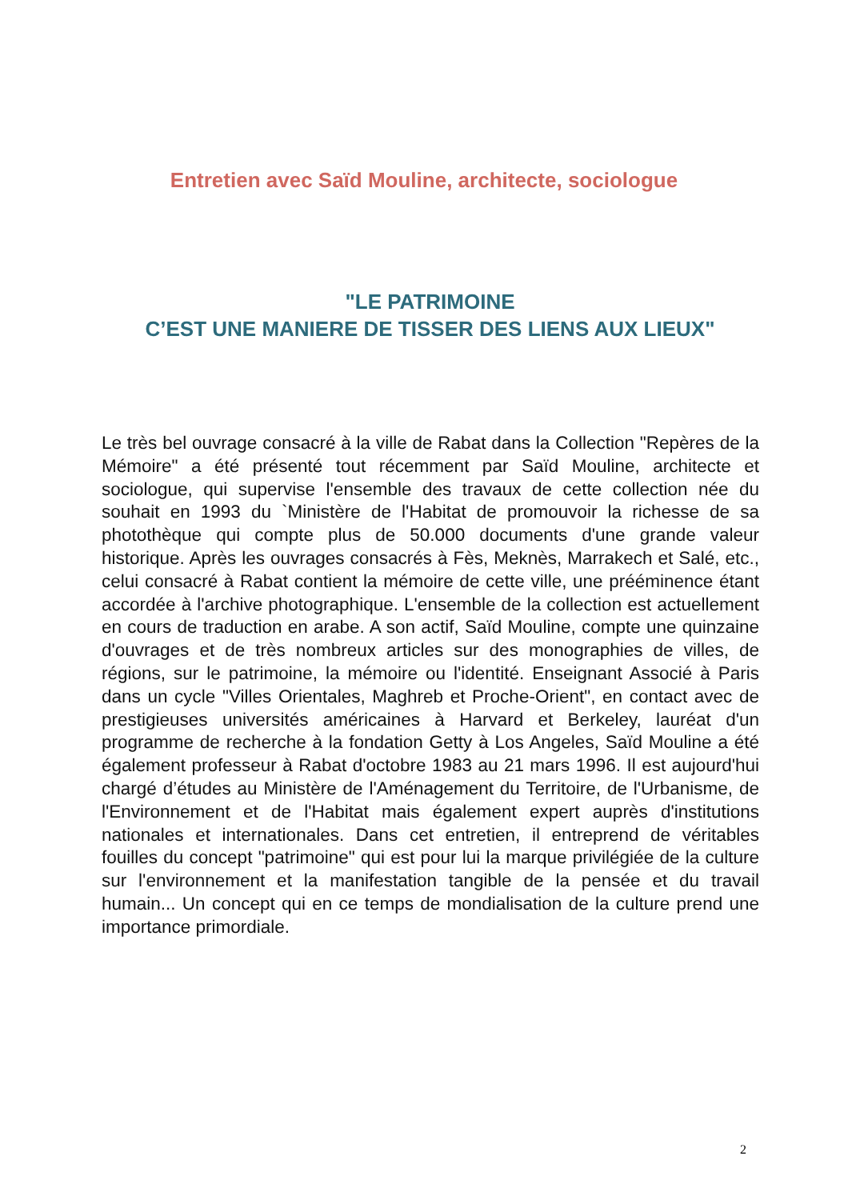Entretien avec Saïd Mouline, architecte, sociologue
"LE PATRIMOINE
C’EST UNE MANIERE DE TISSER DES LIENS AUX LIEUX"
Le très bel ouvrage consacré à la ville de Rabat dans la Collection "Repères de la Mémoire" a été présenté tout récemment par Saïd Mouline, architecte et sociologue, qui supervise l'ensemble des travaux de cette collection née du souhait en 1993 du `Ministère de l'Habitat de promouvoir la richesse de sa photothèque qui compte plus de 50.000 documents d'une grande valeur historique. Après les ouvrages consacrés à Fès, Meknès, Marrakech et Salé, etc., celui consacré à Rabat contient la mémoire de cette ville, une prééminence étant accordée à l'archive photographique. L'ensemble de la collection est actuellement en cours de traduction en arabe. A son actif, Saïd Mouline, compte une quinzaine d'ouvrages et de très nombreux articles sur des monographies de villes, de régions, sur le patrimoine, la mémoire ou l'identité. Enseignant Associé à Paris dans un cycle "Villes Orientales, Maghreb et Proche-Orient", en contact avec de prestigieuses universités américaines à Harvard et Berkeley, lauréat d'un programme de recherche à la fondation Getty à Los Angeles, Saïd Mouline a été également professeur à Rabat d'octobre 1983 au 21 mars 1996. Il est aujourd'hui chargé d’études au Ministère de l'Aménagement du Territoire, de l'Urbanisme, de l'Environnement et de l'Habitat mais également expert auprès d'institutions nationales et internationales. Dans cet entretien, il entreprend de véritables fouilles du concept "patrimoine" qui est pour lui la marque privilégiée de la culture sur l'environnement et la manifestation tangible de la pensée et du travail humain... Un concept qui en ce temps de mondialisation de la culture prend une importance primordiale.
2